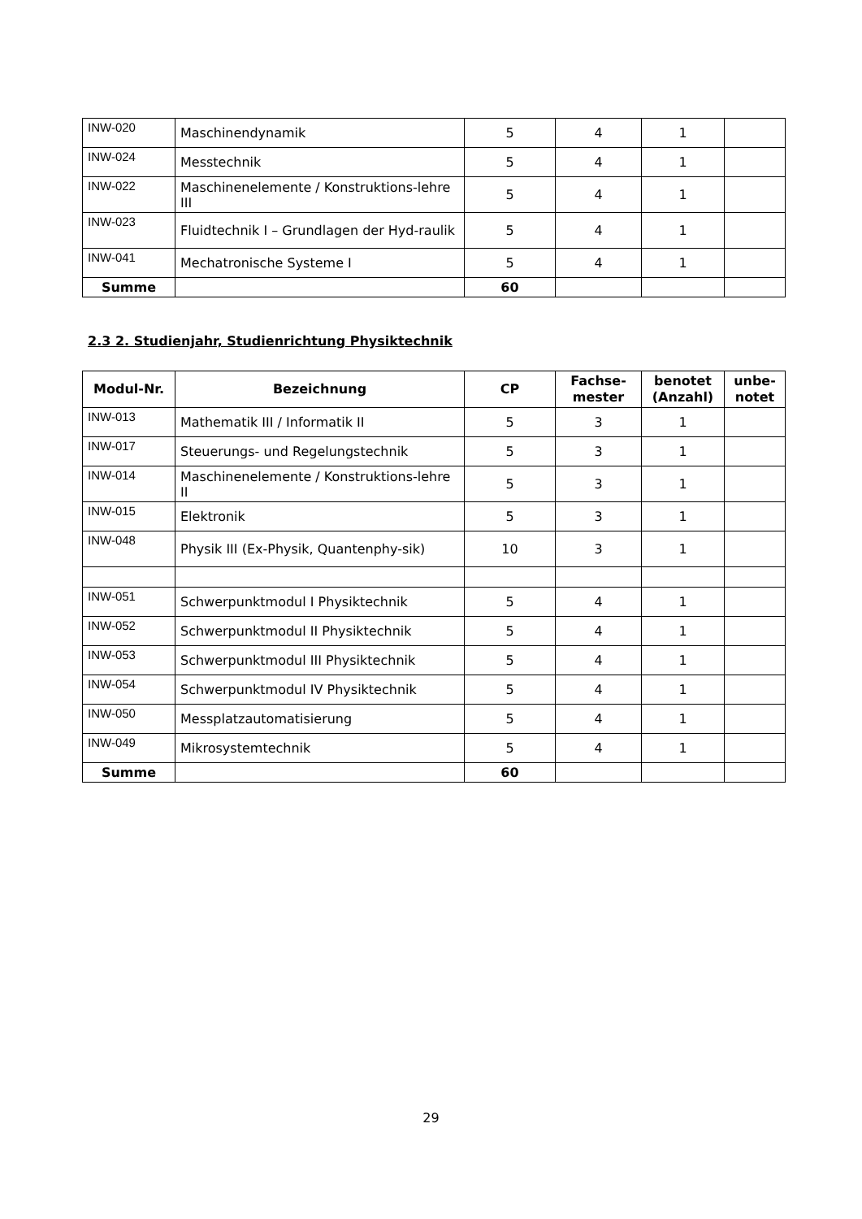| INW-020 | Maschinendynamik | 5 | 4 | 1 | |
| INW-024 | Messtechnik | 5 | 4 | 1 | |
| INW-022 | Maschinenelemente / Konstruktions-lehre III | 5 | 4 | 1 | |
| INW-023 | Fluidtechnik I – Grundlagen der Hyd-raulik | 5 | 4 | 1 | |
| INW-041 | Mechatronische Systeme I | 5 | 4 | 1 | |
| Summe | | 60 | | | |
2.3 2. Studienjahr, Studienrichtung Physiktechnik
| Modul-Nr. | Bezeichnung | CP | Fachse-mester | benotet (Anzahl) | unbe-notet |
| --- | --- | --- | --- | --- | --- |
| INW-013 | Mathematik III / Informatik II | 5 | 3 | 1 | |
| INW-017 | Steuerungs- und Regelungstechnik | 5 | 3 | 1 | |
| INW-014 | Maschinenelemente / Konstruktions-lehre II | 5 | 3 | 1 | |
| INW-015 | Elektronik | 5 | 3 | 1 | |
| INW-048 | Physik III (Ex-Physik, Quantenphy-sik) | 10 | 3 | 1 | |
| INW-051 | Schwerpunktmodul I Physiktechnik | 5 | 4 | 1 | |
| INW-052 | Schwerpunktmodul II Physiktechnik | 5 | 4 | 1 | |
| INW-053 | Schwerpunktmodul III Physiktechnik | 5 | 4 | 1 | |
| INW-054 | Schwerpunktmodul IV Physiktechnik | 5 | 4 | 1 | |
| INW-050 | Messplatzautomatisierung | 5 | 4 | 1 | |
| INW-049 | Mikrosystemtechnik | 5 | 4 | 1 | |
| Summe | | 60 | | | |
29